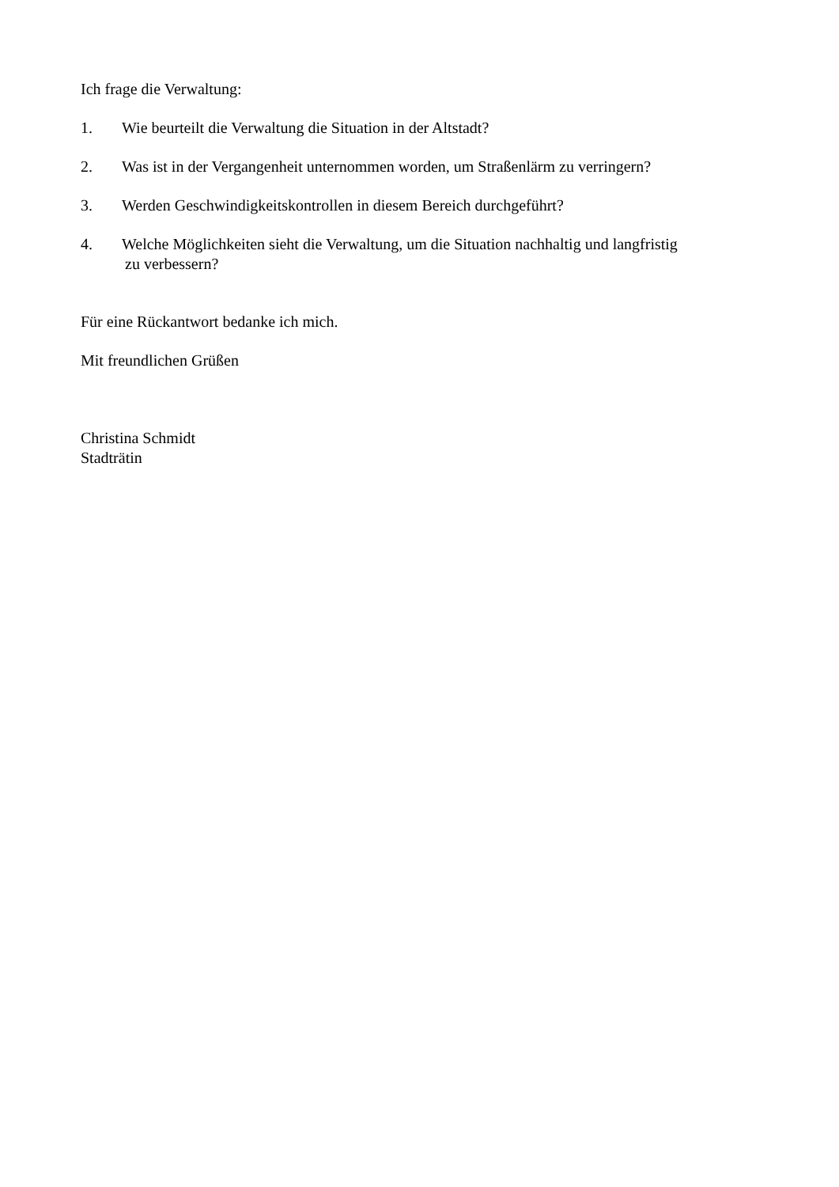Ich frage die Verwaltung:
1. Wie beurteilt die Verwaltung die Situation in der Altstadt?
2. Was ist in der Vergangenheit unternommen worden, um Straßenlärm zu verringern?
3. Werden Geschwindigkeitskontrollen in diesem Bereich durchgeführt?
4. Welche Möglichkeiten sieht die Verwaltung, um die Situation nachhaltig und langfristig
zu verbessern?
Für eine Rückantwort bedanke ich mich.
Mit freundlichen Grüßen
Christina Schmidt
Stadträtin